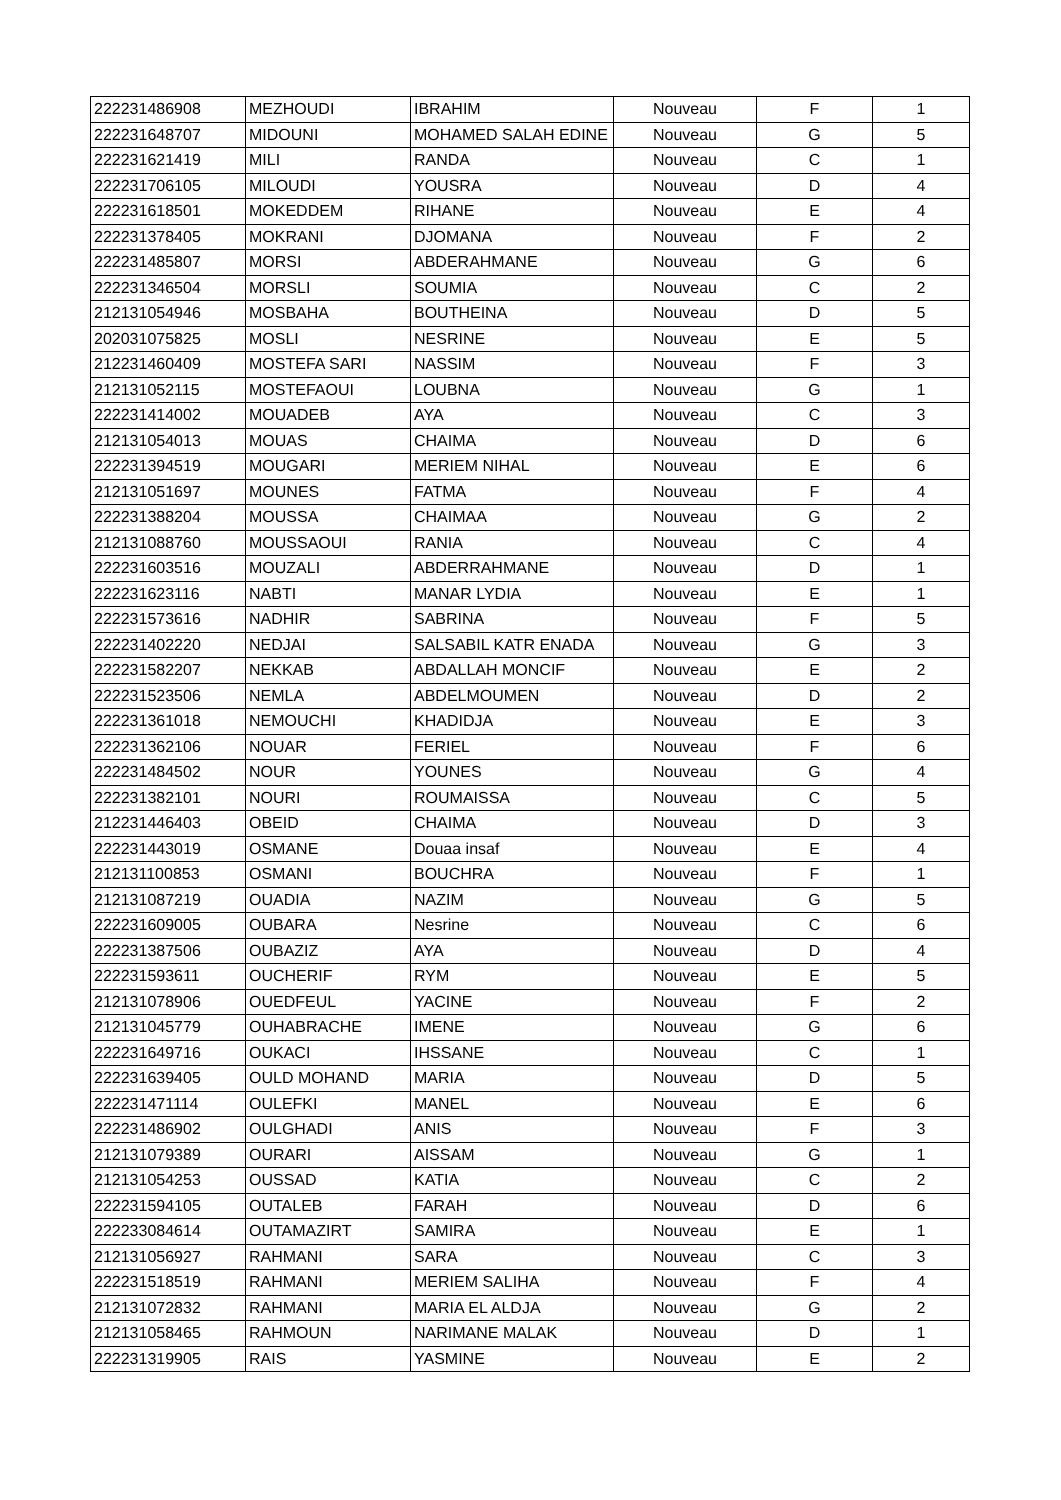| 222231486908 | MEZHOUDI | IBRAHIM | Nouveau | F | 1 |
| 222231648707 | MIDOUNI | MOHAMED SALAH EDINE | Nouveau | G | 5 |
| 222231621419 | MILI | RANDA | Nouveau | C | 1 |
| 222231706105 | MILOUDI | YOUSRA | Nouveau | D | 4 |
| 222231618501 | MOKEDDEM | RIHANE | Nouveau | E | 4 |
| 222231378405 | MOKRANI | DJOMANA | Nouveau | F | 2 |
| 222231485807 | MORSI | ABDERAHMANE | Nouveau | G | 6 |
| 222231346504 | MORSLI | SOUMIA | Nouveau | C | 2 |
| 212131054946 | MOSBAHA | BOUTHEINA | Nouveau | D | 5 |
| 202031075825 | MOSLI | NESRINE | Nouveau | E | 5 |
| 212231460409 | MOSTEFA SARI | NASSIM | Nouveau | F | 3 |
| 212131052115 | MOSTEFAOUI | LOUBNA | Nouveau | G | 1 |
| 222231414002 | MOUADEB | AYA | Nouveau | C | 3 |
| 212131054013 | MOUAS | CHAIMA | Nouveau | D | 6 |
| 222231394519 | MOUGARI | MERIEM NIHAL | Nouveau | E | 6 |
| 212131051697 | MOUNES | FATMA | Nouveau | F | 4 |
| 222231388204 | MOUSSA | CHAIMAA | Nouveau | G | 2 |
| 212131088760 | MOUSSAOUI | RANIA | Nouveau | C | 4 |
| 222231603516 | MOUZALI | ABDERRAHMANE | Nouveau | D | 1 |
| 222231623116 | NABTI | MANAR LYDIA | Nouveau | E | 1 |
| 222231573616 | NADHIR | SABRINA | Nouveau | F | 5 |
| 222231402220 | NEDJAI | SALSABIL KATR ENADA | Nouveau | G | 3 |
| 222231582207 | NEKKAB | ABDALLAH MONCIF | Nouveau | E | 2 |
| 222231523506 | NEMLA | ABDELMOUMEN | Nouveau | D | 2 |
| 222231361018 | NEMOUCHI | KHADIDJA | Nouveau | E | 3 |
| 222231362106 | NOUAR | FERIEL | Nouveau | F | 6 |
| 222231484502 | NOUR | YOUNES | Nouveau | G | 4 |
| 222231382101 | NOURI | ROUMAISSA | Nouveau | C | 5 |
| 212231446403 | OBEID | CHAIMA | Nouveau | D | 3 |
| 222231443019 | OSMANE | Douaa insaf | Nouveau | E | 4 |
| 212131100853 | OSMANI | BOUCHRA | Nouveau | F | 1 |
| 212131087219 | OUADIA | NAZIM | Nouveau | G | 5 |
| 222231609005 | OUBARA | Nesrine | Nouveau | C | 6 |
| 222231387506 | OUBAZIZ | AYA | Nouveau | D | 4 |
| 222231593611 | OUCHERIF | RYM | Nouveau | E | 5 |
| 212131078906 | OUEDFEUL | YACINE | Nouveau | F | 2 |
| 212131045779 | OUHABRACHE | IMENE | Nouveau | G | 6 |
| 222231649716 | OUKACI | IHSSANE | Nouveau | C | 1 |
| 222231639405 | OULD MOHAND | MARIA | Nouveau | D | 5 |
| 222231471114 | OULEFKI | MANEL | Nouveau | E | 6 |
| 222231486902 | OULGHADI | ANIS | Nouveau | F | 3 |
| 212131079389 | OURARI | AISSAM | Nouveau | G | 1 |
| 212131054253 | OUSSAD | KATIA | Nouveau | C | 2 |
| 222231594105 | OUTALEB | FARAH | Nouveau | D | 6 |
| 222233084614 | OUTAMAZIRT | SAMIRA | Nouveau | E | 1 |
| 212131056927 | RAHMANI | SARA | Nouveau | C | 3 |
| 222231518519 | RAHMANI | MERIEM SALIHA | Nouveau | F | 4 |
| 212131072832 | RAHMANI | MARIA EL ALDJA | Nouveau | G | 2 |
| 212131058465 | RAHMOUN | NARIMANE MALAK | Nouveau | D | 1 |
| 222231319905 | RAIS | YASMINE | Nouveau | E | 2 |